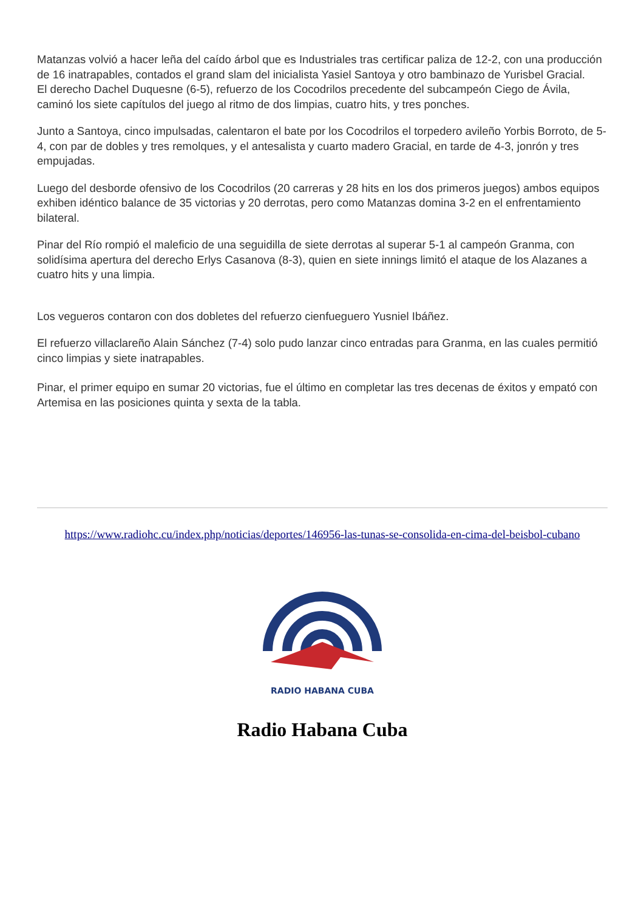Matanzas volvió a hacer leña del caído árbol que es Industriales tras certificar paliza de 12-2, con una producción de 16 inatrapables, contados el grand slam del inicialista Yasiel Santoya y otro bambinazo de Yurisbel Gracial.
El derecho Dachel Duquesne (6-5), refuerzo de los Cocodrilos precedente del subcampeón Ciego de Ávila, caminó los siete capítulos del juego al ritmo de dos limpias, cuatro hits, y tres ponches.
Junto a Santoya, cinco impulsadas, calentaron el bate por los Cocodrilos el torpedero avileño Yorbis Borroto, de 5-4, con par de dobles y tres remolques, y el antesalista y cuarto madero Gracial, en tarde de 4-3, jonrón y tres empujadas.
Luego del desborde ofensivo de los Cocodrilos (20 carreras y 28 hits en los dos primeros juegos) ambos equipos exhiben idéntico balance de 35 victorias y 20 derrotas, pero como Matanzas domina 3-2 en el enfrentamiento bilateral.
Pinar del Río rompió el maleficio de una seguidilla de siete derrotas al superar 5-1 al campeón Granma, con solidísima apertura del derecho Erlys Casanova (8-3), quien en siete innings limitó el ataque de los Alazanes a cuatro hits y una limpia.
Los vegueros contaron con dos dobletes del refuerzo cienfueguero Yusniel Ibáñez.
El refuerzo villaclareño Alain Sánchez (7-4) solo pudo lanzar cinco entradas para Granma, en las cuales permitió cinco limpias y siete inatrapables.
Pinar, el primer equipo en sumar 20 victorias, fue el último en completar las tres decenas de éxitos y empató con Artemisa en las posiciones quinta y sexta de la tabla.
https://www.radiohc.cu/index.php/noticias/deportes/146956-las-tunas-se-consolida-en-cima-del-beisbol-cubano
RADIO HABANA CUBA
Radio Habana Cuba